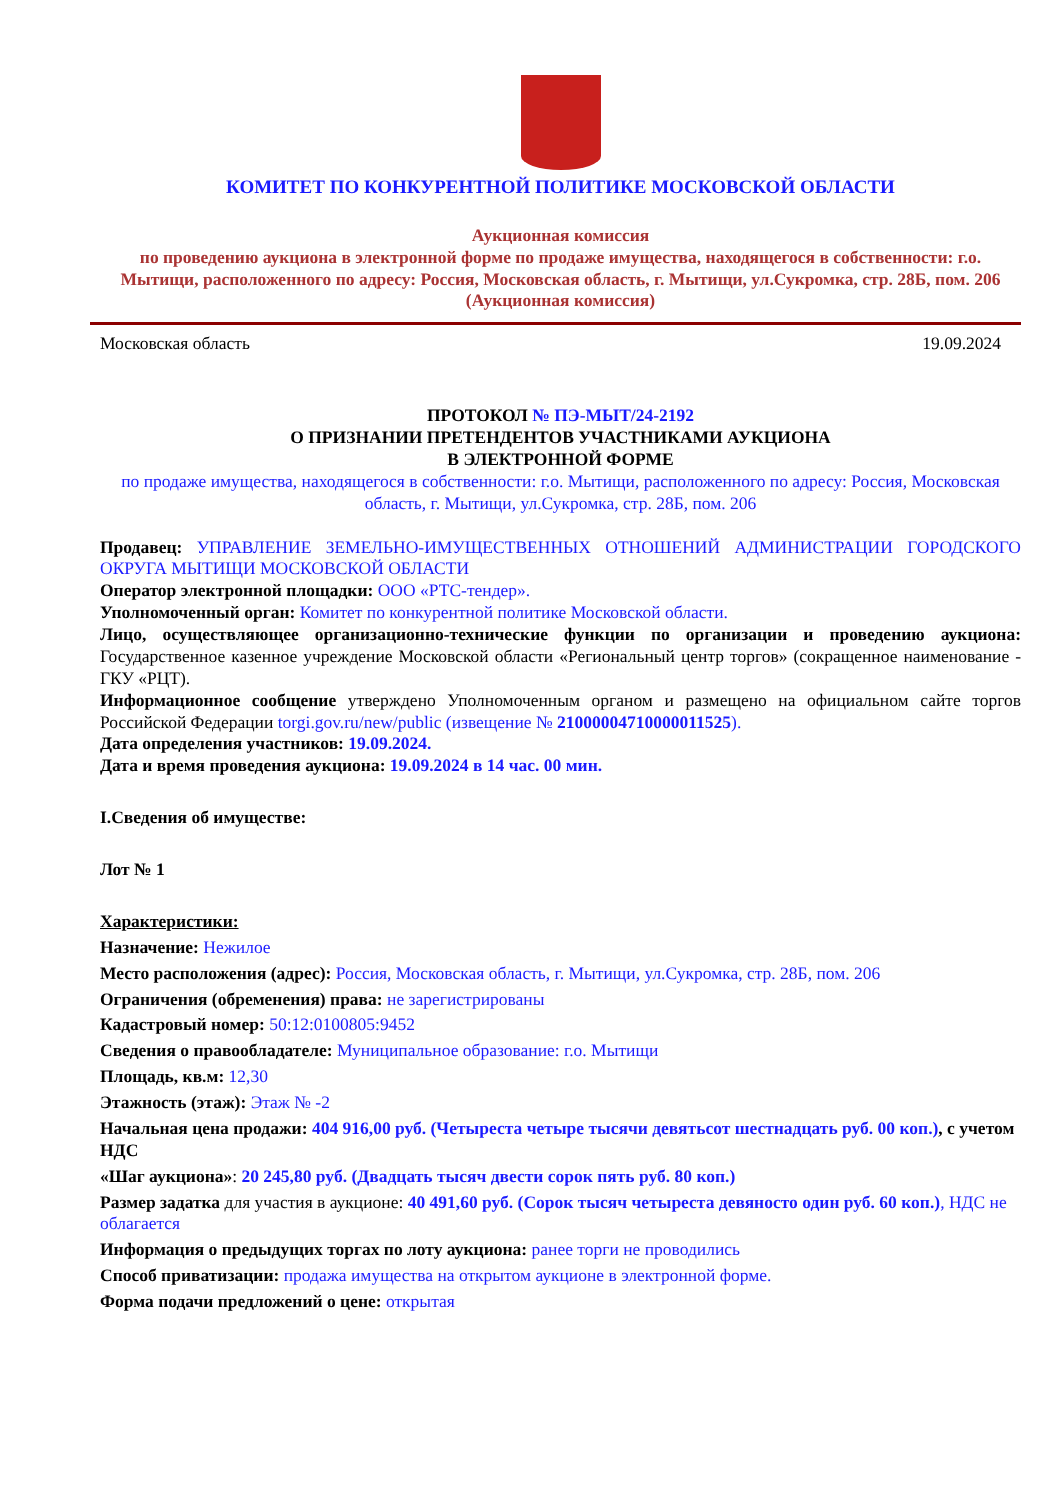КОМИТЕТ ПО КОНКУРЕНТНОЙ ПОЛИТИКЕ МОСКОВСКОЙ ОБЛАСТИ
Аукционная комиссия
по проведению аукциона в электронной форме по продаже имущества, находящегося в собственности: г.о. Мытищи, расположенного по адресу: Россия, Московская область, г. Мытищи, ул.Сукромка, стр. 28Б, пом. 206
(Аукционная комиссия)
Московская область 19.09.2024
ПРОТОКОЛ № ПЭ-МЫТ/24-2192
О ПРИЗНАНИИ ПРЕТЕНДЕНТОВ УЧАСТНИКАМИ АУКЦИОНА
В ЭЛЕКТРОННОЙ ФОРМЕ
по продаже имущества, находящегося в собственности: г.о. Мытищи, расположенного по адресу: Россия, Московская область, г. Мытищи, ул.Сукромка, стр. 28Б, пом. 206
Продавец: УПРАВЛЕНИЕ ЗЕМЕЛЬНО-ИМУЩЕСТВЕННЫХ ОТНОШЕНИЙ АДМИНИСТРАЦИИ ГОРОДСКОГО ОКРУГА МЫТИЩИ МОСКОВСКОЙ ОБЛАСТИ
Оператор электронной площадки: ООО «РТС-тендер».
Уполномоченный орган: Комитет по конкурентной политике Московской области.
Лицо, осуществляющее организационно-технические функции по организации и проведению аукциона: Государственное казенное учреждение Московской области «Региональный центр торгов» (сокращенное наименование - ГКУ «РЦТ).
Информационное сообщение утверждено Уполномоченным органом и размещено на официальном сайте торгов Российской Федерации torgi.gov.ru/new/public (извещение № 21000004710000011525).
Дата определения участников: 19.09.2024.
Дата и время проведения аукциона: 19.09.2024 в 14 час. 00 мин.
I.Сведения об имуществе:
Лот № 1
Характеристики:
Назначение: Нежилое
Место расположения (адрес): Россия, Московская область, г. Мытищи, ул.Сукромка, стр. 28Б, пом. 206
Ограничения (обременения) права: не зарегистрированы
Кадастровый номер: 50:12:0100805:9452
Сведения о правообладателе: Муниципальное образование: г.о. Мытищи
Площадь, кв.м: 12,30
Этажность (этаж): Этаж № -2
Начальная цена продажи: 404 916,00 руб. (Четыреста четыре тысячи девятьсот шестнадцать руб. 00 коп.), с учетом НДС
«Шаг аукциона»: 20 245,80 руб. (Двадцать тысяч двести сорок пять руб. 80 коп.)
Размер задатка для участия в аукционе: 40 491,60 руб. (Сорок тысяч четыреста девяносто один руб. 60 коп.), НДС не облагается
Информация о предыдущих торгах по лоту аукциона: ранее торги не проводились
Способ приватизации: продажа имущества на открытом аукционе в электронной форме.
Форма подачи предложений о цене: открытая